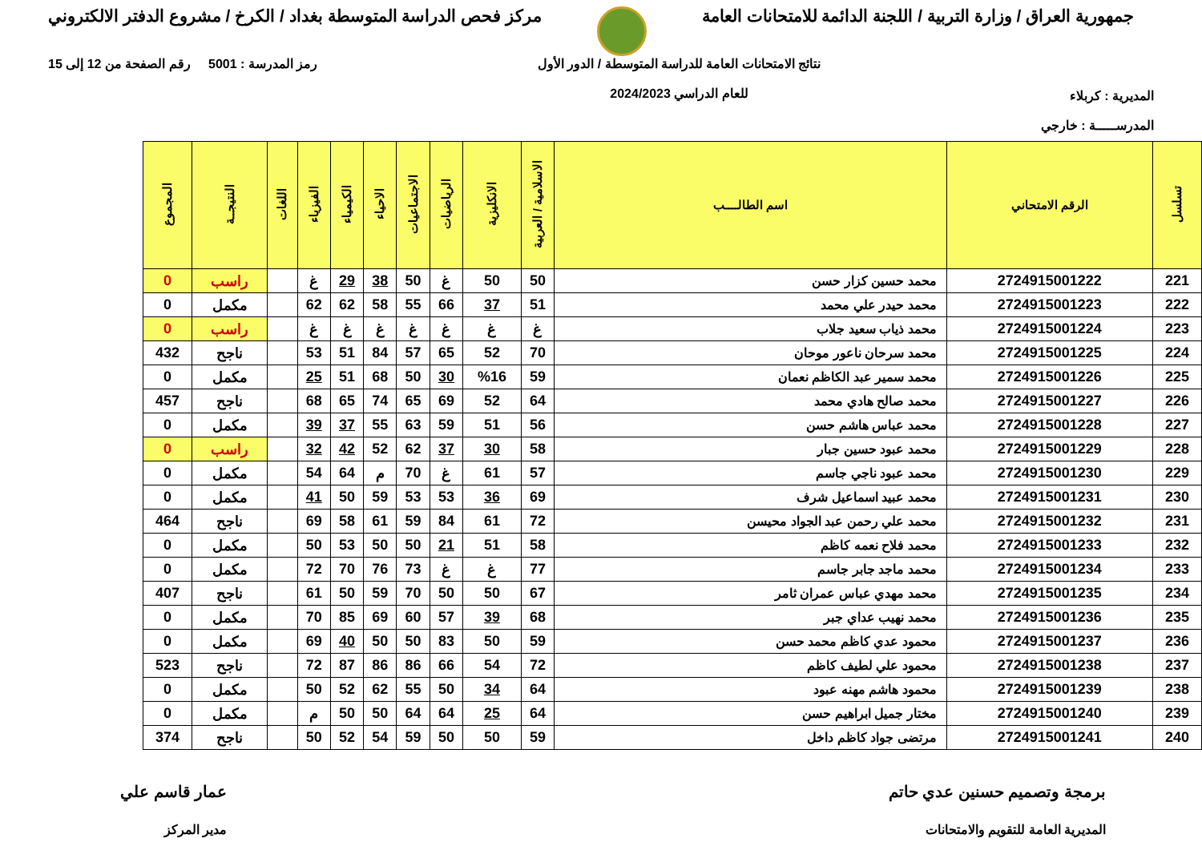جمهورية العراق / وزارة التربية / اللجنة الدائمة للامتحانات العامة
مركز فحص الدراسة المتوسطة بغداد / الكرخ / مشروع الدفتر الالكتروني
المديرية : كربلاء
المدرســـــة : خارجي
نتائج الامتحانات العامة للدراسة المتوسطة / الدور الأول
للعام الدراسي 2024/2023
رمز المدرسة : 5001 رقم الصفحة من 12 إلى 15
| تسلسل | الرقم الامتحاني | اسم الطالــــب | الاسلامية / العربية | الانكليزية | الرياضيات | الاجتماعيات | الاحياء | الكيمياء | الفيزياء | اللغات | النتيجــة | المجموع |
| --- | --- | --- | --- | --- | --- | --- | --- | --- | --- | --- | --- | --- |
| 221 | 2724915001222 | محمد حسين كزار حسن | 50 | 50 | غ | 50 | 38 | 29 | غ | | راسب | 0 |
| 222 | 2724915001223 | محمد حيدر علي محمد | 51 | 37 | 66 | 55 | 58 | 62 | 62 | | مكمل | 0 |
| 223 | 2724915001224 | محمد ذياب سعيد جلاب | غ | غ | غ | غ | غ | غ | غ | | راسب | 0 |
| 224 | 2724915001225 | محمد سرحان ناعور موحان | 70 | 52 | 65 | 57 | 84 | 51 | 53 | | ناجح | 432 |
| 225 | 2724915001226 | محمد سمير عبد الكاظم نعمان | 59 | %16 | 30 | 50 | 68 | 51 | 25 | | مكمل | 0 |
| 226 | 2724915001227 | محمد صالح هادي محمد | 64 | 52 | 69 | 65 | 74 | 65 | 68 | | ناجح | 457 |
| 227 | 2724915001228 | محمد عباس هاشم حسن | 56 | 51 | 59 | 63 | 55 | 37 | 39 | | مكمل | 0 |
| 228 | 2724915001229 | محمد عبود حسين جبار | 58 | 30 | 37 | 62 | 52 | 42 | 32 | | راسب | 0 |
| 229 | 2724915001230 | محمد عبود ناجي جاسم | 57 | 61 | غ | 70 | م | 64 | 54 | | مكمل | 0 |
| 230 | 2724915001231 | محمد عبيد اسماعيل شرف | 69 | 36 | 53 | 53 | 59 | 50 | 41 | | مكمل | 0 |
| 231 | 2724915001232 | محمد علي رحمن عبد الجواد محيسن | 72 | 61 | 84 | 59 | 61 | 58 | 69 | | ناجح | 464 |
| 232 | 2724915001233 | محمد فلاح نعمه كاظم | 58 | 51 | 21 | 50 | 50 | 53 | 50 | | مكمل | 0 |
| 233 | 2724915001234 | محمد ماجد جابر جاسم | 77 | غ | غ | 73 | 76 | 70 | 72 | | مكمل | 0 |
| 234 | 2724915001235 | محمد مهدي عباس عمران ثامر | 67 | 50 | 50 | 70 | 59 | 50 | 61 | | ناجح | 407 |
| 235 | 2724915001236 | محمد نهيب عداي جبر | 68 | 39 | 57 | 60 | 69 | 85 | 70 | | مكمل | 0 |
| 236 | 2724915001237 | محمود عدي كاظم محمد حسن | 59 | 50 | 83 | 50 | 50 | 40 | 69 | | مكمل | 0 |
| 237 | 2724915001238 | محمود علي لطيف كاظم | 72 | 54 | 66 | 86 | 86 | 87 | 72 | | ناجح | 523 |
| 238 | 2724915001239 | محمود هاشم مهنه عبود | 64 | 34 | 50 | 55 | 62 | 52 | 50 | | مكمل | 0 |
| 239 | 2724915001240 | مختار جميل ابراهيم حسن | 64 | 25 | 64 | 64 | 50 | 50 | م | | مكمل | 0 |
| 240 | 2724915001241 | مرتضى جواد كاظم داخل | 59 | 50 | 50 | 59 | 54 | 52 | 50 | | ناجح | 374 |
برمجة وتصميم حسنين عدي حاتم
المديرية العامة للتقويم والامتحانات
عمار قاسم علي
مدير المركز